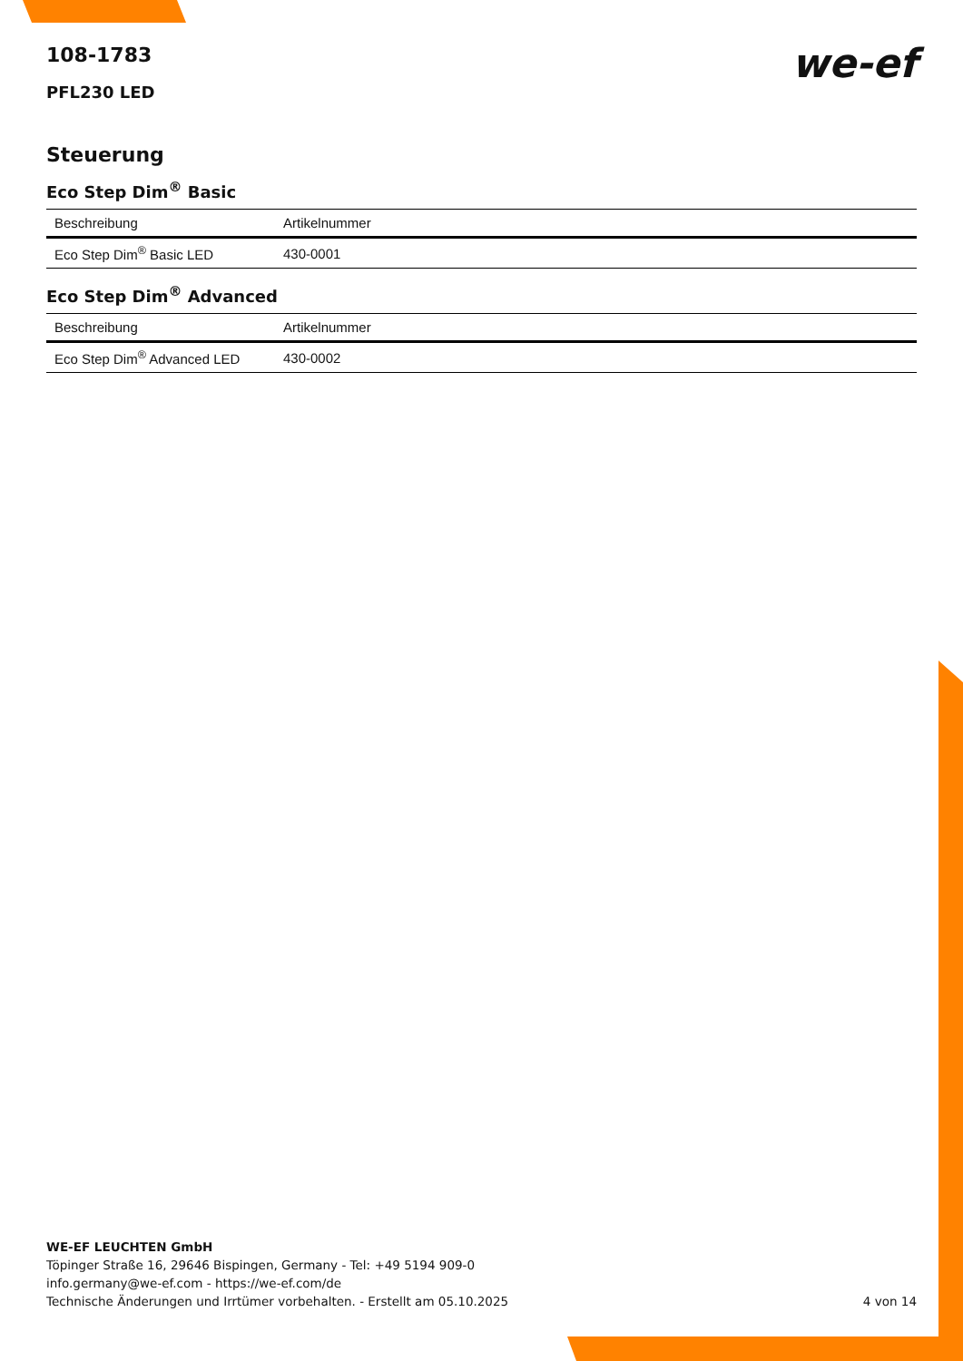108-1783
PFL230 LED
we-ef
Steuerung
Eco Step Dim<sup>®</sup> Basic
| Beschreibung | Artikelnummer |
| --- | --- |
| Eco Step Dim<sup>®</sup> Basic LED | 430-0001 |
Eco Step Dim<sup>®</sup> Advanced
| Beschreibung | Artikelnummer |
| --- | --- |
| Eco Step Dim<sup>®</sup> Advanced LED | 430-0002 |
WE-EF LEUCHTEN GmbH
Töpinger Straße 16, 29646 Bispingen, Germany - Tel: +49 5194 909-0
info.germany@we-ef.com - https://we-ef.com/de
Technische Änderungen und Irrtümer vorbehalten. - Erstellt am 05.10.2025 4 von 14